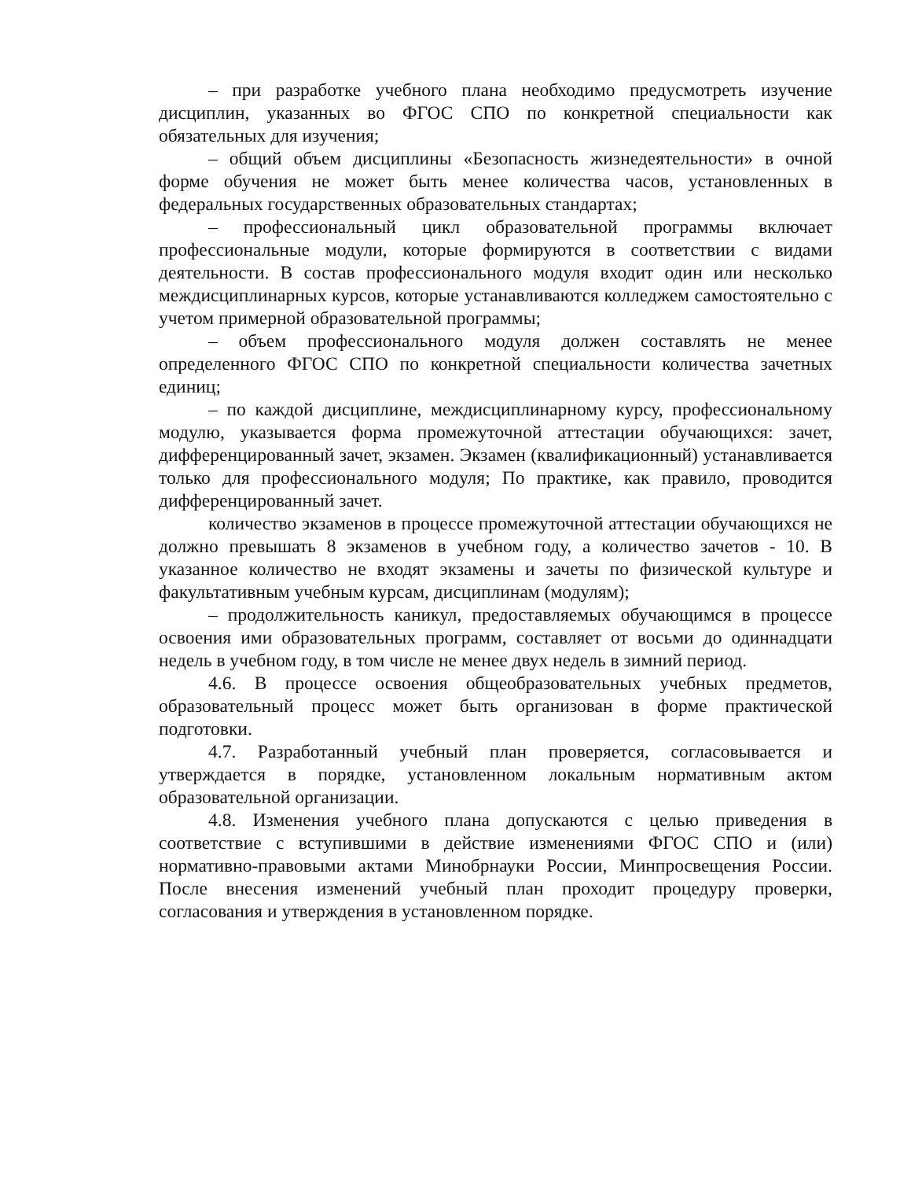– при разработке учебного плана необходимо предусмотреть изучение дисциплин, указанных во ФГОС СПО по конкретной специальности как обязательных для изучения;
– общий объем дисциплины «Безопасность жизнедеятельности» в очной форме обучения не может быть менее количества часов, установленных в федеральных государственных образовательных стандартах;
– профессиональный цикл образовательной программы включает профессиональные модули, которые формируются в соответствии с видами деятельности. В состав профессионального модуля входит один или несколько междисциплинарных курсов, которые устанавливаются колледжем самостоятельно с учетом примерной образовательной программы;
– объем профессионального модуля должен составлять не менее определенного ФГОС СПО по конкретной специальности количества зачетных единиц;
– по каждой дисциплине, междисциплинарному курсу, профессиональному модулю, указывается форма промежуточной аттестации обучающихся: зачет, дифференцированный зачет, экзамен. Экзамен (квалификационный) устанавливается только для профессионального модуля; По практике, как правило, проводится дифференцированный зачет.
количество экзаменов в процессе промежуточной аттестации обучающихся не должно превышать 8 экзаменов в учебном году, а количество зачетов - 10. В указанное количество не входят экзамены и зачеты по физической культуре и факультативным учебным курсам, дисциплинам (модулям);
– продолжительность каникул, предоставляемых обучающимся в процессе освоения ими образовательных программ, составляет от восьми до одиннадцати недель в учебном году, в том числе не менее двух недель в зимний период.
4.6. В процессе освоения общеобразовательных учебных предметов, образовательный процесс может быть организован в форме практической подготовки.
4.7. Разработанный учебный план проверяется, согласовывается и утверждается в порядке, установленном локальным нормативным актом образовательной организации.
4.8. Изменения учебного плана допускаются с целью приведения в соответствие с вступившими в действие изменениями ФГОС СПО и (или) нормативно-правовыми актами Минобрнауки России, Минпросвещения России. После внесения изменений учебный план проходит процедуру проверки, согласования и утверждения в установленном порядке.